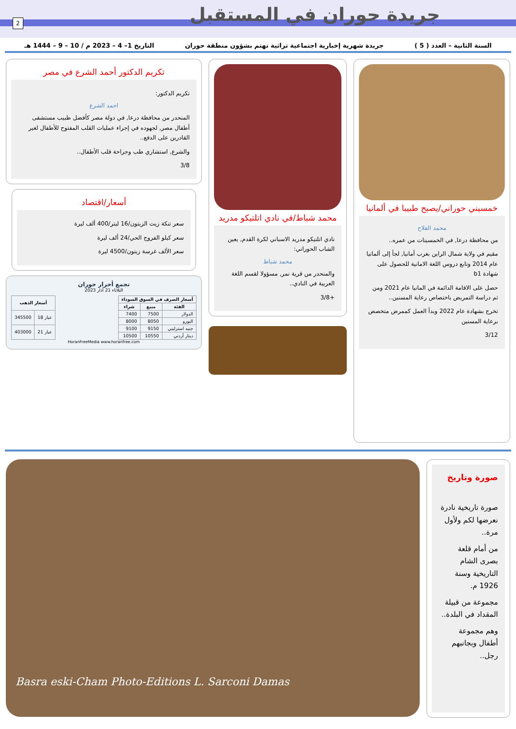جريدة حوران في المستقبل
2
السنة الثانية – العدد ( 5 ) جريدة شهرية إخبارية اجتماعية تراثية تهتم بشؤون منطقة حوران التاريخ 1– 4 – 2023 م / 10 – 9 – 1444 هـ
خمسيني حوراني/يصبح طبيبا في ألمانيا
محمد الفلاح
من محافظة درعا, في الخمسينات من عمره..
مقيم في ولاية شمال الراين بغرب أمانيا, لجأ إلى ألمانيا عام 2014 وتابع دروس اللغة الامانية للحصول على شهادة b1
حصل على الاقامة الدائمة في المانيا عام 2021 ومن ثم دراسة التمريض باختصاص رعاية المسنين..
تخرج بشهادة عام 2022 وبدأ العمل كممرض متخصص برعاية المسنين
3/12
محمد شباط/في نادي اتلتيكو مدريد
نادي اتلتيكو مدريد الاسباني لكرة القدم, يعين الشاب الحوراني:
محمد شباط
والمنحدر من قرية نمر, مسؤولا لقسم اللغة العربية في النادي..
+3/8
تكريم الدكتور أحمد الشرع في مصر
تكريم الدكتور:
احمد الشرع
المنحدر من محافظة درعا, في دولة مصر كأفضل طبيب مستشفى أطفال مصر, لجهوده في إجراء عمليات القلب المفتوح للأطفال لغير القادرين على الدفع..
والشرع, استشاري طب وجراحة قلب الأطفال..
3/8
أسعار/اقتصاد
سعر تنكة زيت الزيتون/16 ليتر/400 ألف ليرة
سعر كيلو الفروج الحي/24 ألف ليرة
سعر الألف غرسة زيتون/4500 ليرة
تجمع أحرار حوران
الثلاثاء 21 آذار 2023
| أسعار الصرف في السوق السوداء | | |
| --- | --- | --- |
| الفئة | مبيع | شراء |
| الدولار | 7500 | 7400 |
| اليورو | 8050 | 8000 |
| جنيه استرليني | 9150 | 9100 |
| دينار أردني | 10550 | 10500 |
| أسعار الذهب | |
| --- | --- |
| عيار 18 | 345500 |
| عيار 21 | 403000 |
HoranFreeMedia www.horanfree.com
صورة وتاريخ
صورة تاريخية نادرة نعرضها لكم ولأول مرة..
من أمام قلعة بصرى الشام التاريخية وسنة 1926 م.
مجموعة من قبيلة المقداد في البلدة..
وهم مجموعة أطفال وبجانبهم رجل..
Basra eski-Cham Photo-Editions L. Sarconi Damas